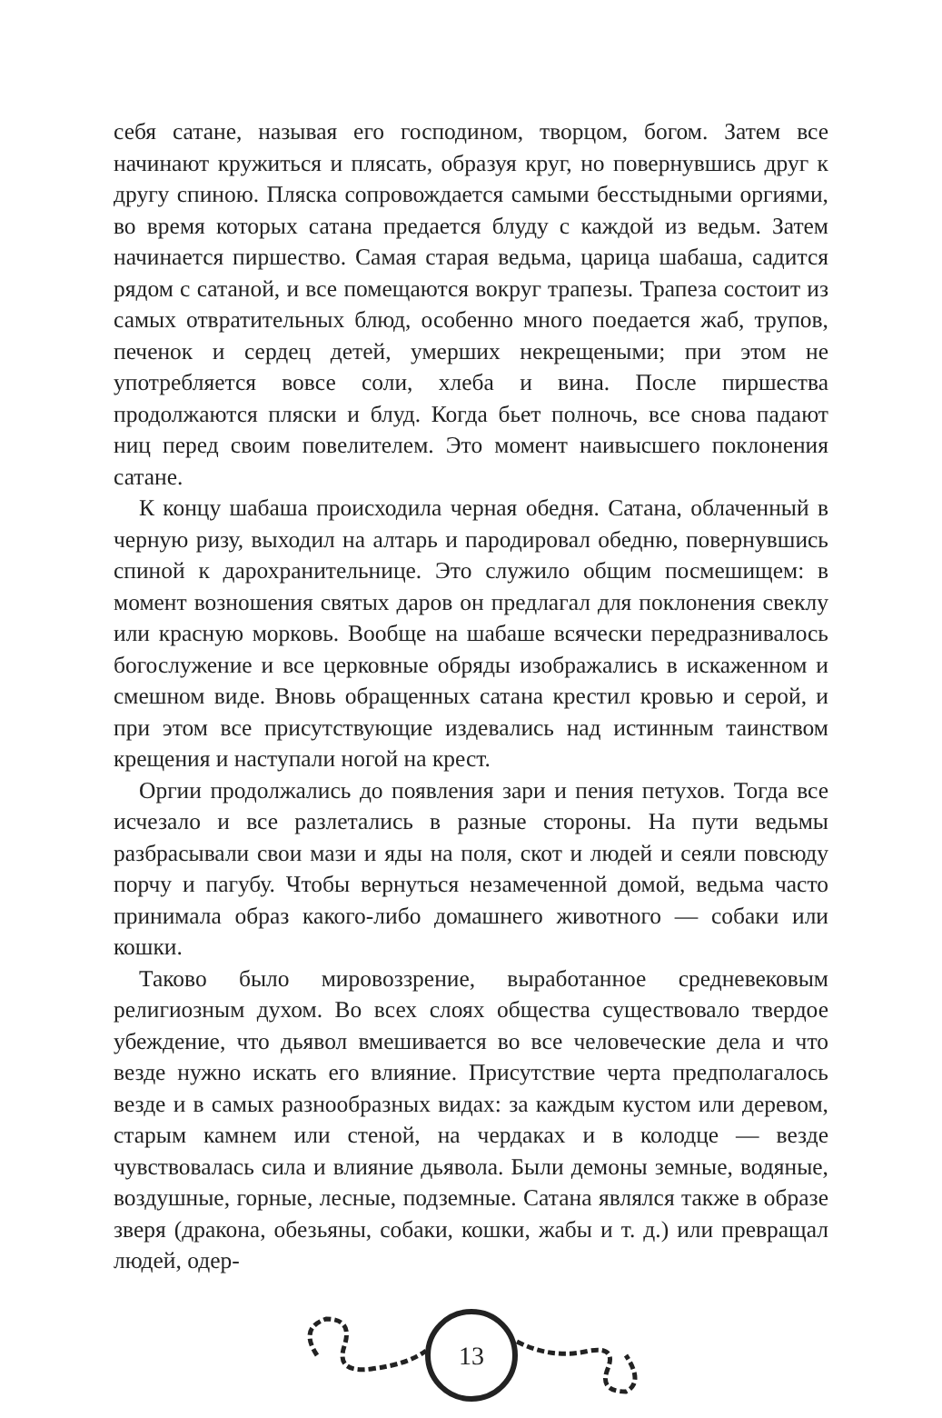себя сатане, называя его господином, творцом, богом. Затем все начинают кружиться и плясать, образуя круг, но повернувшись друг к другу спиною. Пляска сопровождается самыми бесстыдными оргиями, во время которых сатана предается блуду с каждой из ведьм. Затем начинается пиршество. Самая старая ведьма, царица шабаша, садится рядом с сатаной, и все помещаются вокруг трапезы. Трапеза состоит из самых отвратительных блюд, особенно много поедается жаб, трупов, печенок и сердец детей, умерших некрещеными; при этом не употребляется вовсе соли, хлеба и вина. После пиршества продолжаются пляски и блуд. Когда бьет полночь, все снова падают ниц перед своим повелителем. Это момент наивысшего поклонения сатане.
К концу шабаша происходила черная обедня. Сатана, облаченный в черную ризу, выходил на алтарь и пародировал обедню, повернувшись спиной к дарохранительнице. Это служило общим посмешищем: в момент возношения святых даров он предлагал для поклонения свеклу или красную морковь. Вообще на шабаше всячески передразнивалось богослужение и все церковные обряды изображались в искаженном и смешном виде. Вновь обращенных сатана крестил кровью и серой, и при этом все присутствующие издевались над истинным таинством крещения и наступали ногой на крест.
Оргии продолжались до появления зари и пения петухов. Тогда все исчезало и все разлетались в разные стороны. На пути ведьмы разбрасывали свои мази и яды на поля, скот и людей и сеяли повсюду порчу и пагубу. Чтобы вернуться незамеченной домой, ведьма часто принимала образ какого-либо домашнего животного — собаки или кошки.
Таково было мировоззрение, выработанное средневековым религиозным духом. Во всех слоях общества существовало твердое убеждение, что дьявол вмешивается во все человеческие дела и что везде нужно искать его влияние. Присутствие черта предполагалось везде и в самых разнообразных видах: за каждым кустом или деревом, старым камнем или стеной, на чердаках и в колодце — везде чувствовалась сила и влияние дьявола. Были демоны земные, водяные, воздушные, горные, лесные, подземные. Сатана являлся также в образе зверя (дракона, обезьяны, собаки, кошки, жабы и т. д.) или превращал людей, одер-
13